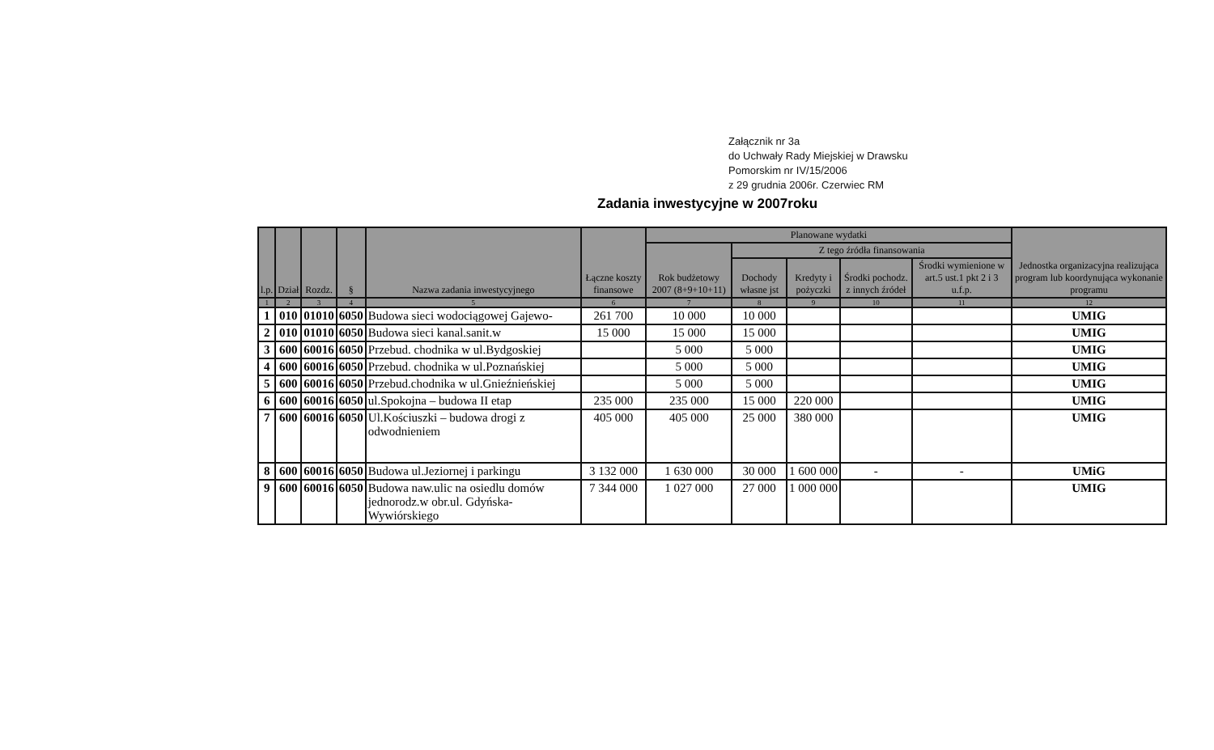Załącznik nr 3a
do Uchwały Rady Miejskiej w Drawsku
Pomorskim nr IV/15/2006
z 29 grudnia 2006r. Czerwiec RM
Zadania inwestycyjne w 2007roku
| l.p. | Dział | Rozdz. | § | Nazwa zadania inwestycyjnego | Łączne koszty finansowe | Planowane wydatki | | | | | Jednostka organizacyjna realizująca program lub koordynująca wykonanie programu |
| --- | --- | --- | --- | --- | --- | --- | --- | --- | --- | --- | --- |
| | | | | | | Rok budżetowy 2007 (8+9+10+11) | Z tego źródła finansowania | | | | |
| | | | | | | | Dochody własne jst | Kredyty i pożyczki | Środki pochodz. z innych źródeł | Środki wymienione w art.5 ust.1 pkt 2 i 3 u.f.p. | |
| 1 | 2 | 3 | 4 | 5 | 6 | 7 | 8 | 9 | 10 | 11 | 12 |
| 1 | 010 | 01010 | 6050 | Budowa sieci wodociągowej Gajewo- | 261 700 | 10 000 | 10 000 | | | | UMIG |
| 2 | 010 | 01010 | 6050 | Budowa sieci kanal.sanit.w | 15 000 | 15 000 | 15 000 | | | | UMIG |
| 3 | 600 | 60016 | 6050 | Przebud. chodnika w ul.Bydgoskiej | | 5 000 | 5 000 | | | | UMIG |
| 4 | 600 | 60016 | 6050 | Przebud. chodnika w ul.Poznańskiej | | 5 000 | 5 000 | | | | UMIG |
| 5 | 600 | 60016 | 6050 | Przebud.chodnika w ul.Gnieźnieńskiej | | 5 000 | 5 000 | | | | UMIG |
| 6 | 600 | 60016 | 6050 | ul.Spokojna – budowa II etap | 235 000 | 235 000 | 15 000 | 220 000 | | | UMIG |
| 7 | 600 | 60016 | 6050 | Ul.Kościuszki – budowa drogi z odwodnieniem | 405 000 | 405 000 | 25 000 | 380 000 | | | UMIG |
| 8 | 600 | 60016 | 6050 | Budowa ul.Jeziornej i parkingu | 3 132 000 | 1 630 000 | 30 000 | 1 600 000 | - | - | UMiG |
| 9 | 600 | 60016 | 6050 | Budowa naw.ulic na osiedlu domów jednorodz.w obr.ul. Gdyńska-Wywiórskiego | 7 344 000 | 1 027 000 | 27 000 | 1 000 000 | | | UMIG |